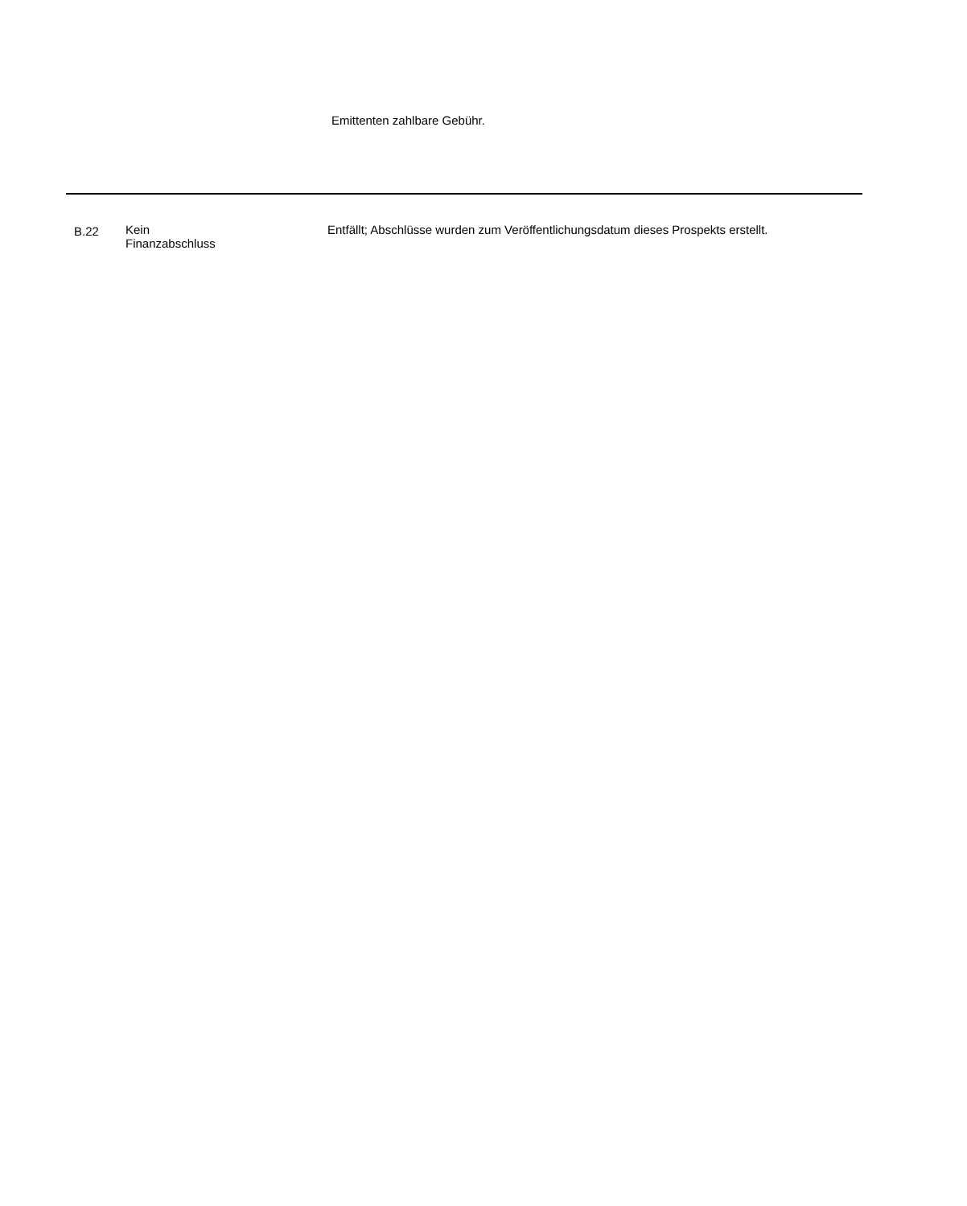Emittenten zahlbare Gebühr.
| B.22 | Kein Finanzabschluss | Entfällt; Abschlüsse wurden zum Veröffentlichungsdatum dieses Prospekts erstellt. |